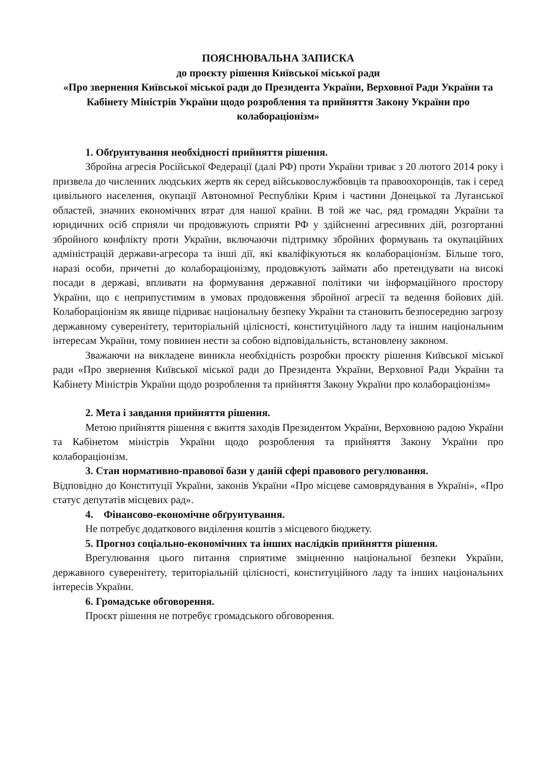ПОЯСНЮВАЛЬНА ЗАПИСКА
до проєкту рішення Київської міської ради
«Про звернення Київської міської ради до Президента України, Верховної Ради України та Кабінету Міністрів України щодо розроблення та прийняття Закону України про колабораціонізм»
1. Обґрунтування необхідності прийняття рішення.
Збройна агресія Російської Федерації (далі РФ) проти України триває з 20 лютого 2014 року і призвела до численних людських жертв як серед військовослужбовців та правоохоронців, так і серед цивільного населення, окупації Автономної Республіки Крим і частини Донецької та Луганської областей, значних економічних втрат для нашої країни. В той же час, ряд громадян України та юридичних осіб сприяли чи продовжують сприяти РФ у здійсненні агресивних дій, розгортанні збройного конфлікту проти України, включаючи підтримку збройних формувань та окупаційних адміністрацій держави-агресора та інші дії, які кваліфікуються як колабораціонізм. Більше того, наразі особи, причетні до колабораціонізму, продовжують займати або претендувати на високі посади в державі, впливати на формування державної політики чи інформаційного простору України, що є неприпустимим в умовах продовження збройної агресії та ведення бойових дій. Колабораціонізм як явище підриває національну безпеку України та становить безпосередню загрозу державному суверенітету, територіальній цілісності, конституційного ладу та іншим національним інтересам України, тому повинен нести за собою відповідальність, встановлену законом.
Зважаючи на викладене виникла необхідність розробки проєкту рішення Київської міської ради «Про звернення Київської міської ради до Президента України, Верховної Ради України та Кабінету Міністрів України щодо розроблення та прийняття Закону України про колабораціонізм»
2. Мета і завдання прийняття рішення.
Метою прийняття рішення є вжиття заходів Президентом України, Верховною радою України та Кабінетом міністрів України щодо розроблення та прийняття Закону України про колабораціонізм.
3. Стан нормативно-правової бази у даній сфері правового регулювання.
Відповідно до Конституції України, законів України «Про місцеве самоврядування в Україні», «Про статус депутатів місцевих рад».
4. Фінансово-економічне обґрунтування.
Не потребує додаткового виділення коштів з місцевого бюджету.
5. Прогноз соціально-економічних та інших наслідків прийняття рішення.
Врегулювання цього питання сприятиме зміцненню національної безпеки України, державного суверенітету, територіальній цілісності, конституційного ладу та інших національних інтересів України.
6. Громадське обговорення.
Проєкт рішення не потребує громадського обговорення.